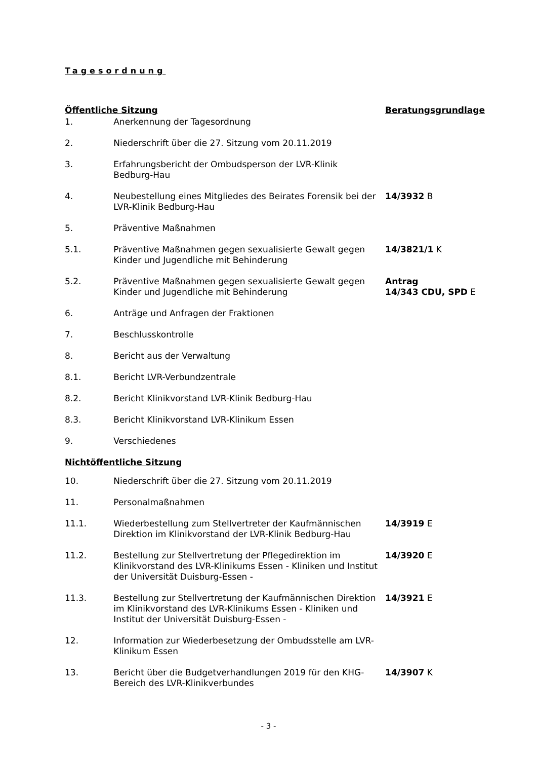Tagesordnung
| Öffentliche Sitzung | | Beratungsgrundlage |
| 1. | Anerkennung der Tagesordnung | |
| 2. | Niederschrift über die 27. Sitzung vom 20.11.2019 | |
| 3. | Erfahrungsbericht der Ombudsperson der LVR-Klinik Bedburg-Hau | |
| 4. | Neubestellung eines Mitgliedes des Beirates Forensik bei der LVR-Klinik Bedburg-Hau | 14/3932 B |
| 5. | Präventive Maßnahmen | |
| 5.1. | Präventive Maßnahmen gegen sexualisierte Gewalt gegen Kinder und Jugendliche mit Behinderung | 14/3821/1 K |
| 5.2. | Präventive Maßnahmen gegen sexualisierte Gewalt gegen Kinder und Jugendliche mit Behinderung | Antrag 14/343 CDU, SPD E |
| 6. | Anträge und Anfragen der Fraktionen | |
| 7. | Beschlusskontrolle | |
| 8. | Bericht aus der Verwaltung | |
| 8.1. | Bericht LVR-Verbundzentrale | |
| 8.2. | Bericht Klinikvorstand LVR-Klinik Bedburg-Hau | |
| 8.3. | Bericht Klinikvorstand LVR-Klinikum Essen | |
| 9. | Verschiedenes | |
| Nichtöffentliche Sitzung | | |
| 10. | Niederschrift über die 27. Sitzung vom 20.11.2019 | |
| 11. | Personalmaßnahmen | |
| 11.1. | Wiederbestellung zum Stellvertreter der Kaufmännischen Direktion im Klinikvorstand der LVR-Klinik Bedburg-Hau | 14/3919 E |
| 11.2. | Bestellung zur Stellvertretung der Pflegedirektion im Klinikvorstand des LVR-Klinikums Essen - Kliniken und Institut der Universität Duisburg-Essen - | 14/3920 E |
| 11.3. | Bestellung zur Stellvertretung der Kaufmännischen Direktion im Klinikvorstand des LVR-Klinikums Essen - Kliniken und Institut der Universität Duisburg-Essen - | 14/3921 E |
| 12. | Information zur Wiederbesetzung der Ombudsstelle am LVR-Klinikum Essen | |
| 13. | Bericht über die Budgetverhandlungen 2019 für den KHG-Bereich des LVR-Klinikverbundes | 14/3907 K |
- 3 -